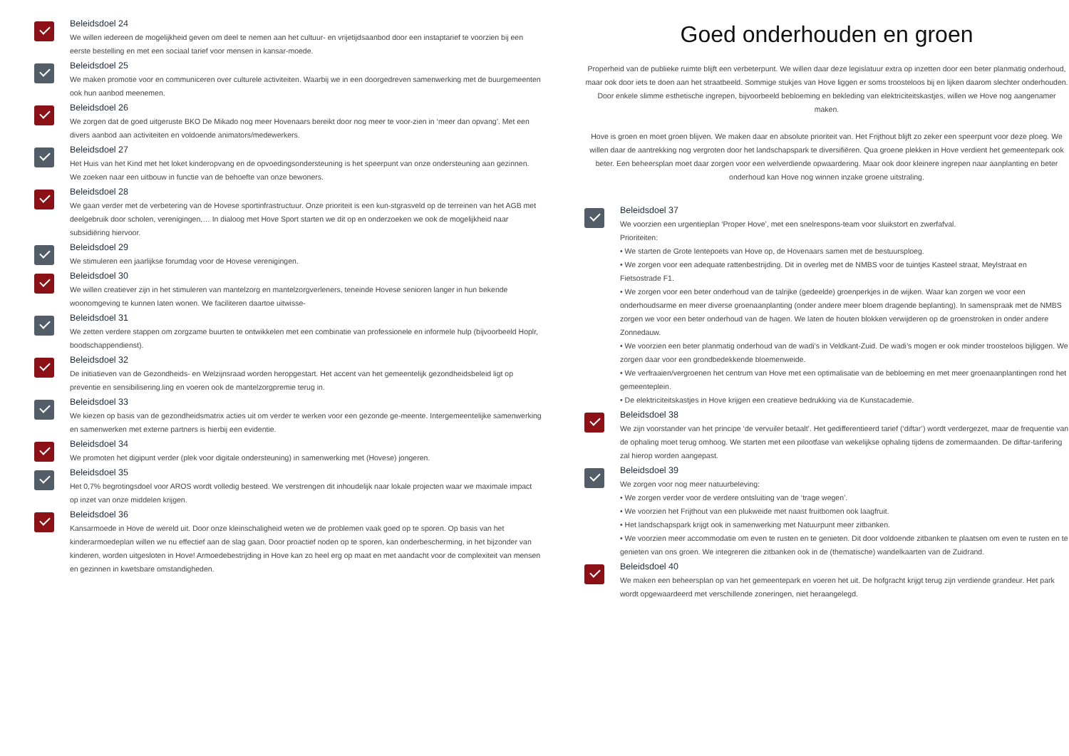Beleidsdoel 24
We willen iedereen de mogelijkheid geven om deel te nemen aan het cultuur- en vrijetijdsaanbod door een instaptarief te voorzien bij een eerste bestelling en met een sociaal tarief voor mensen in kansar-moede.
Beleidsdoel 25
We maken promotie voor en communiceren over culturele activiteiten. Waarbij we in een doorgedreven samenwerking met de buurgemeenten ook hun aanbod meenemen.
Beleidsdoel 26
We zorgen dat de goed uitgeruste BKO De Mikado nog meer Hovenaars bereikt door nog meer te voor-zien in ‘meer dan opvang’. Met een divers aanbod aan activiteiten en voldoende animators/medewerkers.
Beleidsdoel 27
Het Huis van het Kind met het loket kinderopvang en de opvoedingsondersteuning is het speerpunt van onze ondersteuning aan gezinnen. We zoeken naar een uitbouw in functie van de behoefte van onze bewoners.
Beleidsdoel 28
We gaan verder met de verbetering van de Hovese sportinfrastructuur. Onze prioriteit is een kun-stgrasveld op de terreinen van het AGB met deelgebruik door scholen, verenigingen,… In dialoog met Hove Sport starten we dit op en onderzoeken we ook de mogelijkheid naar subsidiëring hiervoor.
Beleidsdoel 29
We stimuleren een jaarlijkse forumdag voor de Hovese verenigingen.
Beleidsdoel 30
We willen creatiever zijn in het stimuleren van mantelzorg en mantelzorgverleners, teneinde Hovese senioren langer in hun bekende woonomgeving te kunnen laten wonen. We faciliteren daartoe uitwisse-
Beleidsdoel 31
We zetten verdere stappen om zorgzame buurten te ontwikkelen met een combinatie van professionele en informele hulp (bijvoorbeeld Hoplr, boodschappendienst).
Beleidsdoel 32
De initiatieven van de Gezondheids- en Welzijnsraad worden heropgestart. Het accent van het gemeentelijk gezondheidsbeleid ligt op preventie en sensibilisering.ling en voeren ook de mantelzorgpremie terug in.
Beleidsdoel 33
We kiezen op basis van de gezondheidsmatrix acties uit om verder te werken voor een gezonde ge-meente. Intergemeentelijke samenwerking en samenwerken met externe partners is hierbij een evidentie.
Beleidsdoel 34
We promoten het digipunt verder (plek voor digitale ondersteuning) in samenwerking met (Hovese) jongeren.
Beleidsdoel 35
Het 0,7% begrotingsdoel voor AROS wordt volledig besteed. We verstrengen dit inhoudelijk naar lokale projecten waar we maximale impact op inzet van onze middelen krijgen.
Beleidsdoel 36
Kansarmoede in Hove de wereld uit. Door onze kleinschaligheid weten we de problemen vaak goed op te sporen. Op basis van het kinderarmoedeplan willen we nu effectief aan de slag gaan. Door proactief noden op te sporen, kan onderbescherming, in het bijzonder van kinderen, worden uitgesloten in Hove! Armoedebestrijding in Hove kan zo heel erg op maat en met aandacht voor de complexiteit van mensen en gezinnen in kwetsbare omstandigheden.
Goed onderhouden en groen
Properheid van de publieke ruimte blijft een verbeterpunt. We willen daar deze legislatuur extra op inzetten door een beter planmatig onderhoud, maar ook door iets te doen aan het straatbeeld. Sommige stukjes van Hove liggen er soms troosteloos bij en lijken daarom slechter onderhouden. Door enkele slimme esthetische ingrepen, bijvoorbeeld bebloeming en bekleding van elektriciteitskastjes, willen we Hove nog aangenamer maken.
Hove is groen en moet groen blijven. We maken daar en absolute prioriteit van. Het Frijthout blijft zo zeker een speerpunt voor deze ploeg. We willen daar de aantrekking nog vergroten door het landschapspark te diversifiëren. Qua groene plekken in Hove verdient het gemeentepark ook beter. Een beheersplan moet daar zorgen voor een welverdiende opwaardering. Maar ook door kleinere ingrepen naar aanplanting en beter onderhoud kan Hove nog winnen inzake groene uitstraling.
Beleidsdoel 37
We voorzien een urgentieplan ‘Proper Hove’, met een snelrespons-team voor sluikstort en zwerfafval.
Prioriteiten:
• We starten de Grote lentepoets van Hove op, de Hovenaars samen met de bestuursploeg.
• We zorgen voor een adequate rattenbestrijding. Dit in overleg met de NMBS voor de tuintjes Kasteel straat, Meylstraat en Fietsostrade F1.
• We zorgen voor een beter onderhoud van de talrijke (gedeelde) groenperkjes in de wijken. Waar kan zorgen we voor een onderhoudsarme en meer diverse groenaanplanting (onder andere meer bloem dragende beplanting). In samenspraak met de NMBS zorgen we voor een beter onderhoud van de hagen. We laten de houten blokken verwijderen op de groenstroken in onder andere Zonnedauw.
• We voorzien een beter planmatig onderhoud van de wadi’s in Veldkant-Zuid. De wadi’s mogen er ook minder troosteloos bijliggen. We zorgen daar voor een grondbedekkende bloemenweide.
• We verfraaien/vergroenen het centrum van Hove met een optimalisatie van de bebloeming en met meer groenaanplantingen rond het gemeenteplein.
• De elektriciteitskastjes in Hove krijgen een creatieve bedrukking via de Kunstacademie.
Beleidsdoel 38
We zijn voorstander van het principe ‘de vervuiler betaalt’. Het gedifferentieerd tarief (‘diftar’) wordt verdergezet, maar de frequentie van de ophaling moet terug omhoog. We starten met een pilootfase van wekelijkse ophaling tijdens de zomermaanden. De diftar-tarifering zal hierop worden aangepast.
Beleidsdoel 39
We zorgen voor nog meer natuurbeleving:
• We zorgen verder voor de verdere ontsluiting van de ‘trage wegen’.
• We voorzien het Frijthout van een plukweide met naast fruitbomen ook laagfruit.
• Het landschapspark krijgt ook in samenwerking met Natuurpunt meer zitbanken.
• We voorzien meer accommodatie om even te rusten en te genieten. Dit door voldoende zitbanken te plaatsen om even te rusten en te genieten van ons groen. We integreren die zitbanken ook in de (thematische) wandelkaarten van de Zuidrand.
Beleidsdoel 40
We maken een beheersplan op van het gemeentepark en voeren het uit. De hofgracht krijgt terug zijn verdiende grandeur. Het park wordt opgewaardeerd met verschillende zoneringen, niet heraangelegd.